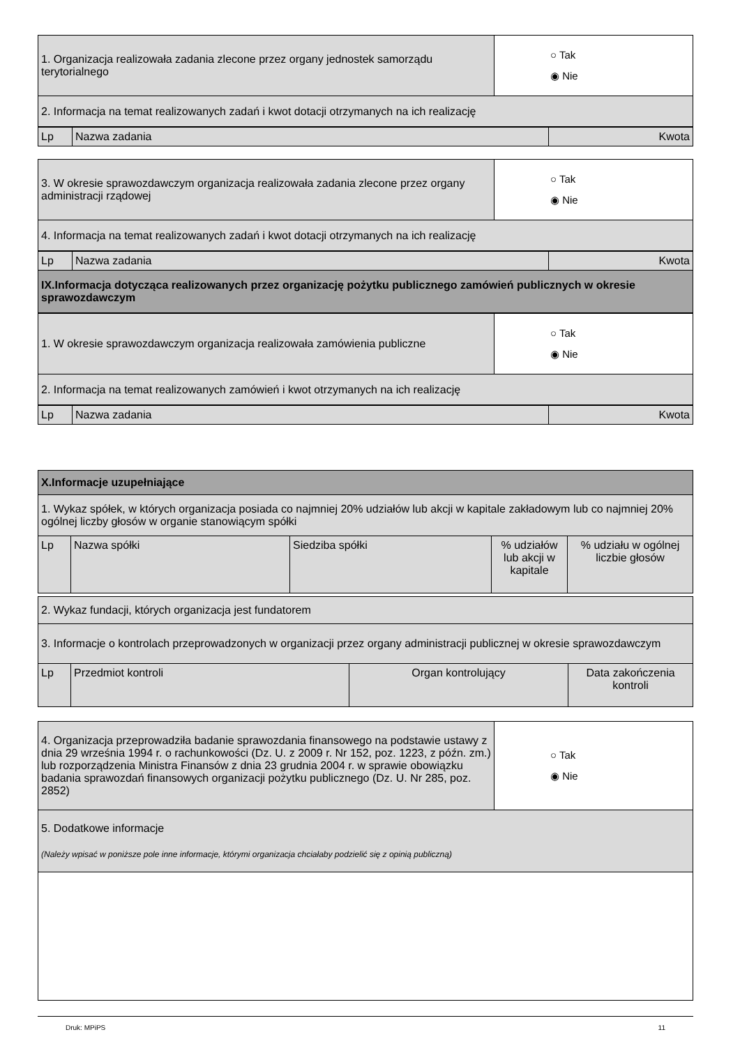| 1. Organizacja realizowała zadania zlecone przez organy jednostek samorządu terytorialnego | ○ Tak ◉ Nie |
| 2. Informacja na temat realizowanych zadań i kwot dotacji otrzymanych na ich realizację | |
| Lp | Nazwa zadania | Kwota |
| 3. W okresie sprawozdawczym organizacja realizowała zadania zlecone przez organy administracji rządowej | ○ Tak ◉ Nie |
| 4. Informacja na temat realizowanych zadań i kwot dotacji otrzymanych na ich realizację | |
| Lp | Nazwa zadania | Kwota |
| IX.Informacja dotycząca realizowanych przez organizację pożytku publicznego zamówień publicznych w okresie sprawozdawczym | | |
| 1. W okresie sprawozdawczym organizacja realizowała zamówienia publiczne | ○ Tak ◉ Nie |
| 2. Informacja na temat realizowanych zamówień i kwot otrzymanych na ich realizację | |
| Lp | Nazwa zadania | Kwota |
| X.Informacje uzupełniające | | | | |
| 1. Wykaz spółek, w których organizacja posiada co najmniej 20% udziałów lub akcji w kapitale zakładowym lub co najmniej 20% ogólnej liczby głosów w organie stanowiącym spółki | | | | |
| Lp | Nazwa spółki | Siedziba spółki | % udziałów lub akcji w kapitale | % udziału w ogólnej liczbie głosów |
| 2. Wykaz fundacji, których organizacja jest fundatorem | | | |
| 3. Informacje o kontrolach przeprowadzonych w organizacji przez organy administracji publicznej w okresie sprawozdawczym | | | |
| Lp | Przedmiot kontroli | Organ kontrolujący | Data zakończenia kontroli |
| 4. Organizacja przeprowadziła badanie sprawozdania finansowego na podstawie ustawy z dnia 29 września 1994 r. o rachunkowości (Dz. U. z 2009 r. Nr 152, poz. 1223, z późn. zm.) lub rozporządzenia Ministra Finansów z dnia 23 grudnia 2004 r. w sprawie obowiązku badania sprawozdań finansowych organizacji pożytku publicznego (Dz. U. Nr 285, poz. 2852) | ○ Tak ◉ Nie |
| 5. Dodatkowe informacje (Należy wpisać w poniższe pole inne informacje, którymi organizacja chciałaby podzielić się z opinią publiczną) | |
Druk: MPiPS 11